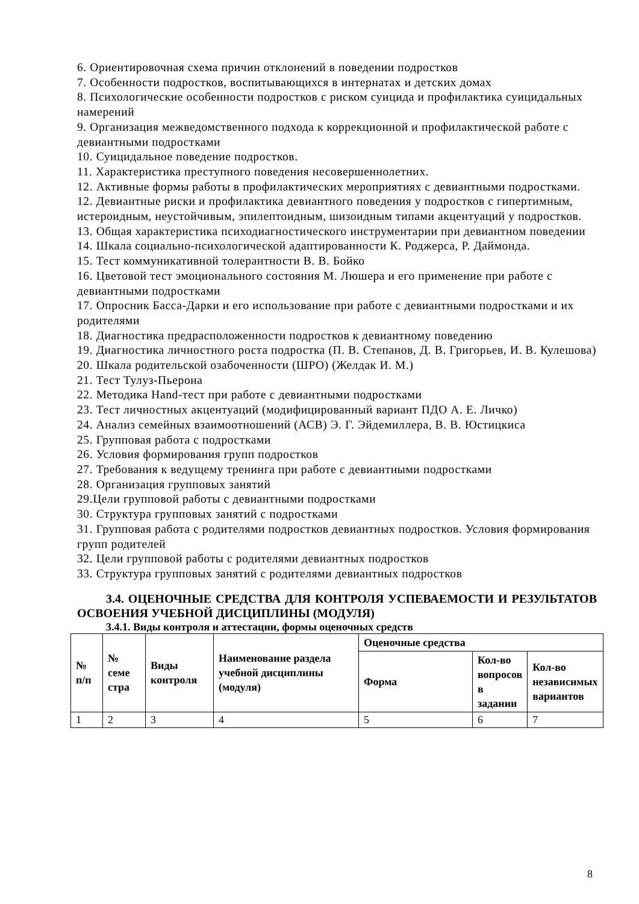6. Ориентировочная схема причин отклонений в поведении подростков
7. Особенности подростков, воспитывающихся в интернатах и детских домах
8. Психологические особенности подростков с риском суицида и профилактика суицидальных намерений
9. Организация межведомственного подхода к коррекционной и профилактической работе с девиантными подростками
10. Суицидальное поведение подростков.
11. Характеристика преступного поведения несовершеннолетних.
12. Активные формы работы в профилактических мероприятиях с девиантными подростками.
12. Девиантные риски и профилактика девиантного поведения у подростков с гипертимным, истероидным, неустойчивым, эпилептоидным, шизоидным типами акцентуаций у подростков.
13. Общая характеристика психодиагностического инструментарии при девиантном поведении
14. Шкала социально-психологической адаптированности К. Роджерса, Р. Даймонда.
15. Тест коммуникативной толерантности В. В. Бойко
16. Цветовой тест эмоционального состояния М. Люшера и его применение при работе с девиантными подростками
17. Опросник Басса-Дарки и его использование при работе с девиантными подростками и их родителями
18. Диагностика предрасположенности подростков к девиантному поведению
19. Диагностика личностного роста подростка (П. В. Степанов, Д. В. Григорьев, И. В. Кулешова)
20. Шкала родительской озабоченности (ШРО) (Желдак И. М.)
21. Тест Тулуз-Пьерона
22. Методика Hand-тест при работе с девиантными подростками
23. Тест личностных акцентуаций (модифицированный вариант ПДО А. Е. Личко)
24. Анализ семейных взаимоотношений (АСВ) Э. Г. Эйдемиллера, В. В. Юстицкиса
25. Групповая работа с подростками
26. Условия формирования групп подростков
27. Требования к ведущему тренинга при работе с девиантными подростками
28. Организация групповых занятий
29.Цели групповой работы с девиантными подростками
30. Структура групповых занятий с подростками
31. Групповая работа с родителями подростков девиантных подростков. Условия формирования групп родителей
32. Цели групповой работы с родителями девиантных подростков
33. Структура групповых занятий с родителями девиантных подростков
3.4. ОЦЕНОЧНЫЕ СРЕДСТВА ДЛЯ КОНТРОЛЯ УСПЕВАЕМОСТИ И РЕЗУЛЬТАТОВ ОСВОЕНИЯ УЧЕБНОЙ ДИСЦИПЛИНЫ (МОДУЛЯ)
3.4.1. Виды контроля и аттестации, формы оценочных средств
| № п/п | № семе стра | Виды контроля | Наименование раздела учебной дисциплины (модуля) | Оценочные средства | | |
| --- | --- | --- | --- | --- | --- | --- |
| | | | | Форма | Кол-во вопросов в задании | Кол-во независимых вариантов |
| 1 | 2 | 3 | 4 | 5 | 6 | 7 |
8